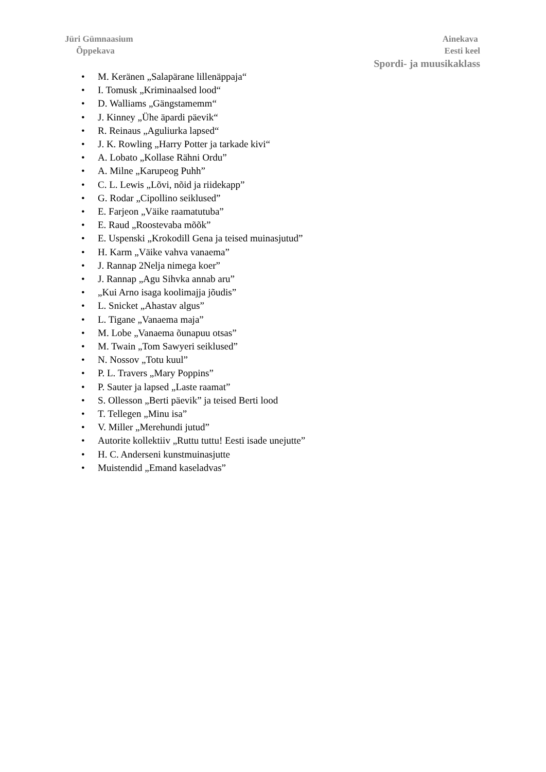Jüri Gümnaasium
Õppekava
Ainekava
Eesti keel
Spordi- ja muusikaklass
• M. Keränen „Salapärane lillenäppaja“
• I. Tomusk „Kriminaalsed lood“
• D. Walliams „Gängstamemm“
• J. Kinney „Ühe äpardi päevik“
• R. Reinaus „Aguliurka lapsed“
• J. K. Rowling „Harry Potter ja tarkade kivi“
• A. Lobato „Kollase Rähni Ordu”
• A. Milne „Karupeog Puhh”
• C. L. Lewis „Lõvi, nõid ja riidekapp”
• G. Rodar „Cipollino seiklused”
• E. Farjeon „Väike raamatutuba”
• E. Raud „Roostevaba mõõk”
• E. Uspenski „Krokodill Gena ja teised muinasjutud”
• H. Karm „Väike vahva vanaema”
• J. Rannap 2Nelja nimega koer”
• J. Rannap „Agu Sihvka annab aru”
• „Kui Arno isaga koolimajja jõudis”
• L. Snicket „Ahastav algus”
• L. Tigane „Vanaema maja”
• M. Lobe „Vanaema õunapuu otsas”
• M. Twain „Tom Sawyeri seiklused”
• N. Nossov „Totu kuul”
• P. L. Travers „Mary Poppins”
• P. Sauter ja lapsed „Laste raamat”
• S. Ollesson „Berti päevik” ja teised Berti lood
• T. Tellegen „Minu isa”
• V. Miller „Merehundi jutud”
• Autorite kollektiiv „Ruttu tuttu! Eesti isade unejutte”
• H. C. Anderseni kunstmuinasjutte
• Muistendid „Emand kaseladvas”